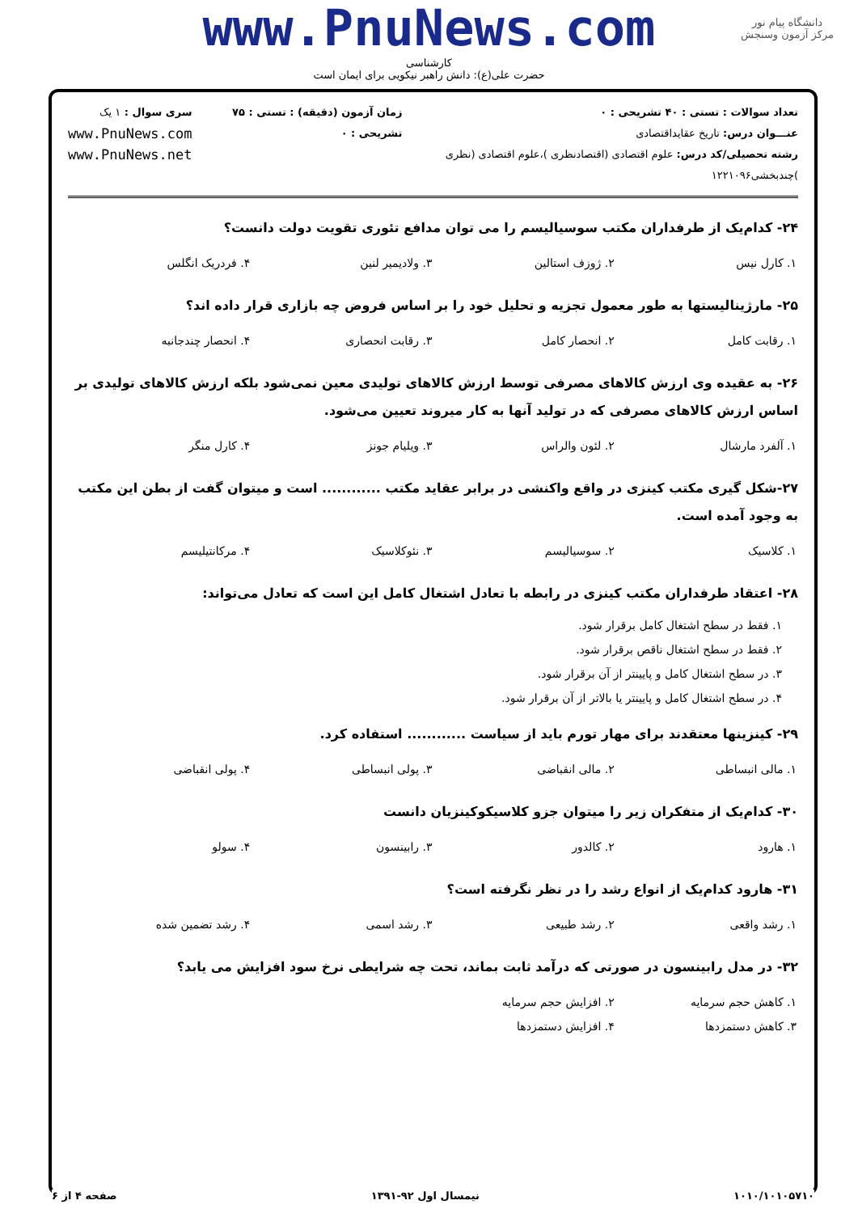www.PnuNews.com
کارشناسی
حضرت علی(ع): دانش راهبر نیکویی برای ایمان است
دانشگاه پیام نور
مرکز آزمون وسنجش
تعداد سوالات : تستی : ۴۰ تشریحی : ۰
عنـــوان درس: تاریخ عقایداقتصادی
رشته تحصیلی/کد درس: علوم اقتصادی (اقتصادنظری )،علوم اقتصادی (نظری )چندبخشی۱۲۲۱۰۹۶
زمان آزمون (دقیقه) : تستی : ۷۵ تشریحی : ۰
سری سوال : ۱ یک
www.PnuNews.com
www.PnuNews.net
۲۴- کدام‌یک از طرفداران مکتب سوسیالیسم را می توان مدافع تئوری تقویت دولت دانست؟
| ۱. کارل نیس | ۲. ژوزف استالین | ۳. ولادیمیر لنین | ۴. فردریک انگلس |
۲۵- مارژینالیستها به طور معمول تجزیه و تحلیل خود را بر اساس فروض چه بازاری قرار داده اند؟
| ۱. رقابت کامل | ۲. انحصار کامل | ۳. رقابت انحصاری | ۴. انحصار چندجانبه |
۲۶- به عقیده وی ارزش کالاهای مصرفی توسط ارزش کالاهای تولیدی معین نمی‌شود بلکه ارزش کالاهای تولیدی بر اساس ارزش کالاهای مصرفی که در تولید آنها به کار میروند تعیین می‌شود.
| ۱. آلفرد مارشال | ۲. لئون والراس | ۳. ویلیام جونز | ۴. کارل منگر |
۲۷-شکل گیری مکتب کینزی در واقع واکنشی در برابر عقاید مکتب ............ است و میتوان گفت از بطن این مکتب به وجود آمده است.
| ۱. کلاسیک | ۲. سوسیالیسم | ۳. نئوکلاسیک | ۴. مرکانتیلیسم |
۲۸- اعتقاد طرفداران مکتب کینزی در رابطه با تعادل اشتغال کامل این است که تعادل می‌تواند:
۱. فقط در سطح اشتغال کامل برقرار شود.
۲. فقط در سطح اشتغال ناقص برقرار شود.
۳. در سطح اشتغال کامل و پایینتر از آن برقرار شود.
۴. در سطح اشتغال کامل و پایینتر یا بالاتر از آن برقرار شود.
۲۹- کینزینها معتقدند برای مهار تورم باید از سیاست ............ استفاده کرد.
| ۱. مالی انبساطی | ۲. مالی انقباضی | ۳. پولی انبساطی | ۴. پولی انقباضی |
۳۰- کدام‌یک از متفکران زیر را میتوان جزو کلاسیکوکینزیان دانست
| ۱. هارود | ۲. کالدور | ۳. رابینسون | ۴. سولو |
۳۱- هارود کدام‌یک از انواع رشد را در نظر نگرفته است؟
| ۱. رشد واقعی | ۲. رشد طبیعی | ۳. رشد اسمی | ۴. رشد تضمین شده |
۳۲- در مدل رابینسون در صورتی که درآمد ثابت بماند، تحت چه شرایطی نرخ سود افزایش می یابد؟
| ۱. کاهش حجم سرمایه | ۲. افزایش حجم سرمایه | | |
| ۳. کاهش دستمزدها | ۴. افزایش دستمزدها | | |
۱۰۱۰/۱۰۱۰۵۷۱۰ نیمسال اول ۹۲-۱۳۹۱ صفحه ۴ از ۶